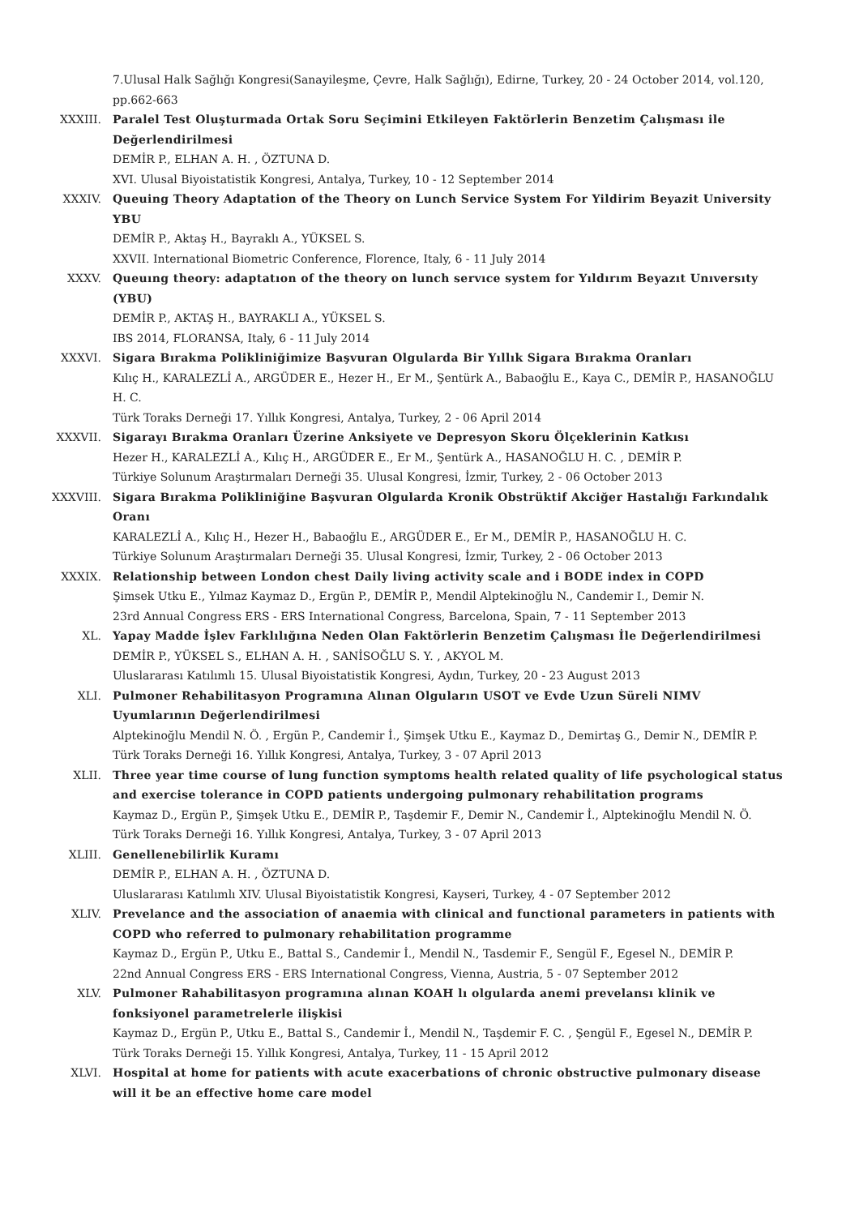7.Ulusal Halk Sağlığı Kongresi(Sanayileşme, Çevre, Halk Sağlığı), Edirne, Turkey, 20 - 24 October 2014, vol.120, pp.662-663
XXXIII. Paralel Test Oluşturmada Ortak Soru Seçimini Etkileyen Faktörlerin Benzetim Çalışması ile Değerlendirilmesi
DEMİR P., ELHAN A. H. , ÖZTUNA D.
XVI. Ulusal Biyoistatistik Kongresi, Antalya, Turkey, 10 - 12 September 2014
XXXIV. Queuing Theory Adaptation of the Theory on Lunch Service System For Yildirim Beyazit University YBU
DEMİR P., Aktaş H., Bayraklı A., YÜKSEL S.
XXVII. International Biometric Conference, Florence, Italy, 6 - 11 July 2014
XXXV. Queuıng theory: adaptatıon of the theory on lunch servıce system for Yıldırım Beyazıt Unıversıty (YBU)
DEMİR P., AKTAŞ H., BAYRAKLI A., YÜKSEL S.
IBS 2014, FLORANSA, Italy, 6 - 11 July 2014
XXXVI. Sigara Bırakma Polikliniğimize Başvuran Olgularda Bir Yıllık Sigara Bırakma Oranları
Kılıç H., KARALEZLİ A., ARGÜDER E., Hezer H., Er M., Şentürk A., Babaoğlu E., Kaya C., DEMİR P., HASANOĞLU H. C.
Türk Toraks Derneği 17. Yıllık Kongresi, Antalya, Turkey, 2 - 06 April 2014
XXXVII. Sigarayı Bırakma Oranları Üzerine Anksiyete ve Depresyon Skoru Ölçeklerinin Katkısı
Hezer H., KARALEZLİ A., Kılıç H., ARGÜDER E., Er M., Şentürk A., HASANOĞLU H. C. , DEMİR P.
Türkiye Solunum Araştırmaları Derneği 35. Ulusal Kongresi, İzmir, Turkey, 2 - 06 October 2013
XXXVIII. Sigara Bırakma Polikliniğine Başvuran Olgularda Kronik Obstrüktif Akciğer Hastalığı Farkındalık Oranı
KARALEZLİ A., Kılıç H., Hezer H., Babaoğlu E., ARGÜDER E., Er M., DEMİR P., HASANOĞLU H. C.
Türkiye Solunum Araştırmaları Derneği 35. Ulusal Kongresi, İzmir, Turkey, 2 - 06 October 2013
XXXIX. Relationship between London chest Daily living activity scale and i BODE index in COPD
Şimsek Utku E., Yılmaz Kaymaz D., Ergün P., DEMİR P., Mendil Alptekinoğlu N., Candemir I., Demir N.
23rd Annual Congress ERS - ERS International Congress, Barcelona, Spain, 7 - 11 September 2013
XL. Yapay Madde İşlev Farklılığına Neden Olan Faktörlerin Benzetim Çalışması İle Değerlendirilmesi
DEMİR P., YÜKSEL S., ELHAN A. H. , SANİSOĞLU S. Y. , AKYOL M.
Uluslararası Katılımlı 15. Ulusal Biyoistatistik Kongresi, Aydın, Turkey, 20 - 23 August 2013
XLI. Pulmoner Rehabilitasyon Programına Alınan Olguların USOT ve Evde Uzun Süreli NIMV Uyumlarının Değerlendirilmesi
Alptekinoğlu Mendil N. Ö. , Ergün P., Candemir İ., Şimşek Utku E., Kaymaz D., Demirtaş G., Demir N., DEMİR P.
Türk Toraks Derneği 16. Yıllık Kongresi, Antalya, Turkey, 3 - 07 April 2013
XLII. Three year time course of lung function symptoms health related quality of life psychological status and exercise tolerance in COPD patients undergoing pulmonary rehabilitation programs
Kaymaz D., Ergün P., Şimşek Utku E., DEMİR P., Taşdemir F., Demir N., Candemir İ., Alptekinoğlu Mendil N. Ö.
Türk Toraks Derneği 16. Yıllık Kongresi, Antalya, Turkey, 3 - 07 April 2013
XLIII. Genellenebilirlik Kuramı
DEMİR P., ELHAN A. H. , ÖZTUNA D.
Uluslararası Katılımlı XIV. Ulusal Biyoistatistik Kongresi, Kayseri, Turkey, 4 - 07 September 2012
XLIV. Prevelance and the association of anaemia with clinical and functional parameters in patients with COPD who referred to pulmonary rehabilitation programme
Kaymaz D., Ergün P., Utku E., Battal S., Candemir İ., Mendil N., Tasdemir F., Sengül F., Egesel N., DEMİR P.
22nd Annual Congress ERS - ERS International Congress, Vienna, Austria, 5 - 07 September 2012
XLV. Pulmoner Rahabilitasyon programına alınan KOAH lı olgularda anemi prevelansı klinik ve fonksiyonel parametrelerle ilişkisi
Kaymaz D., Ergün P., Utku E., Battal S., Candemir İ., Mendil N., Taşdemir F. C. , Şengül F., Egesel N., DEMİR P.
Türk Toraks Derneği 15. Yıllık Kongresi, Antalya, Turkey, 11 - 15 April 2012
XLVI. Hospital at home for patients with acute exacerbations of chronic obstructive pulmonary disease will it be an effective home care model